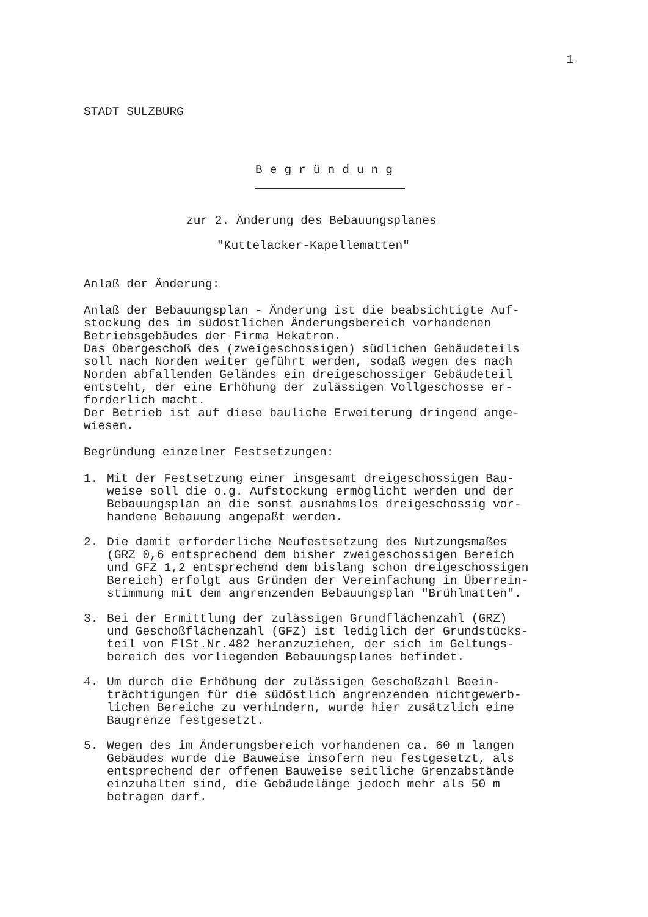1
STADT SULZBURG
Begründung
zur 2. Änderung des Bebauungsplanes
"Kuttelacker-Kapellematten"
Anlaß der Änderung:
Anlaß der Bebauungsplan - Änderung ist die beabsichtigte Auf-
stockung des im südöstlichen Änderungsbereich vorhandenen
Betriebsgebäudes der Firma Hekatron.
Das Obergeschoß des (zweigeschossigen) südlichen Gebäudeteils
soll nach Norden weiter geführt werden, sodaß wegen des nach
Norden abfallenden Geländes ein dreigeschossiger Gebäudeteil
entsteht, der eine Erhöhung der zulässigen Vollgeschosse er-
forderlich macht.
Der Betrieb ist auf diese bauliche Erweiterung dringend ange-
wiesen.
Begründung einzelner Festsetzungen:
1. Mit der Festsetzung einer insgesamt dreigeschossigen Bau-
weise soll die o.g. Aufstockung ermöglicht werden und der
Bebauungsplan an die sonst ausnahmslos dreigeschossig vor-
handene Bebauung angepaßt werden.
2. Die damit erforderliche Neufestsetzung des Nutzungsmaßes
(GRZ 0,6 entsprechend dem bisher zweigeschossigen Bereich
und GFZ 1,2 entsprechend dem bislang schon dreigeschossigen
Bereich) erfolgt aus Gründen der Vereinfachung in Überrein-
stimmung mit dem angrenzenden Bebauungsplan "Brühlmatten".
3. Bei der Ermittlung der zulässigen Grundflächenzahl (GRZ)
und Geschoßflächenzahl (GFZ) ist lediglich der Grundstücks-
teil von FlSt.Nr.482 heranzuziehen, der sich im Geltungs-
bereich des vorliegenden Bebauungsplanes befindet.
4. Um durch die Erhöhung der zulässigen Geschoßzahl Beein-
trächtigungen für die südöstlich angrenzenden nichtgewerb-
lichen Bereiche zu verhindern, wurde hier zusätzlich eine
Baugrenze festgesetzt.
5. Wegen des im Änderungsbereich vorhandenen ca. 60 m langen
Gebäudes wurde die Bauweise insofern neu festgesetzt, als
entsprechend der offenen Bauweise seitliche Grenzabstände
einzuhalten sind, die Gebäudelänge jedoch mehr als 50 m
betragen darf.